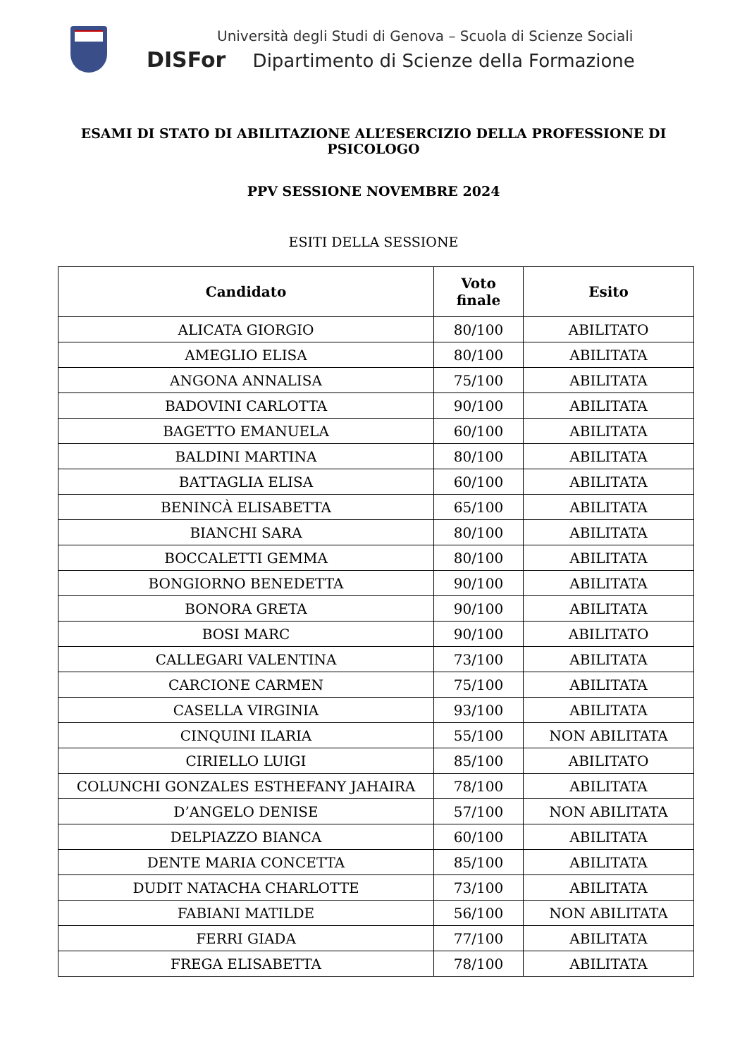Università degli Studi di Genova – Scuola di Scienze Sociali
DISFor Dipartimento di Scienze della Formazione
ESAMI DI STATO DI ABILITAZIONE ALL’ESERCIZIO DELLA PROFESSIONE DI PSICOLOGO
PPV SESSIONE NOVEMBRE 2024
ESITI DELLA SESSIONE
| Candidato | Voto finale | Esito |
| --- | --- | --- |
| ALICATA GIORGIO | 80/100 | ABILITATO |
| AMEGLIO ELISA | 80/100 | ABILITATA |
| ANGONA ANNALISA | 75/100 | ABILITATA |
| BADOVINI CARLOTTA | 90/100 | ABILITATA |
| BAGETTO EMANUELA | 60/100 | ABILITATA |
| BALDINI MARTINA | 80/100 | ABILITATA |
| BATTAGLIA ELISA | 60/100 | ABILITATA |
| BENINCÀ ELISABETTA | 65/100 | ABILITATA |
| BIANCHI SARA | 80/100 | ABILITATA |
| BOCCALETTI GEMMA | 80/100 | ABILITATA |
| BONGIORNO BENEDETTA | 90/100 | ABILITATA |
| BONORA GRETA | 90/100 | ABILITATA |
| BOSI MARC | 90/100 | ABILITATO |
| CALLEGARI VALENTINA | 73/100 | ABILITATA |
| CARCIONE CARMEN | 75/100 | ABILITATA |
| CASELLA VIRGINIA | 93/100 | ABILITATA |
| CINQUINI ILARIA | 55/100 | NON ABILITATA |
| CIRIELLO LUIGI | 85/100 | ABILITATO |
| COLUNCHI GONZALES ESTHEFANY JAHAIRA | 78/100 | ABILITATA |
| D’ANGELO DENISE | 57/100 | NON ABILITATA |
| DELPIAZZO BIANCA | 60/100 | ABILITATA |
| DENTE MARIA CONCETTA | 85/100 | ABILITATA |
| DUDIT NATACHA CHARLOTTE | 73/100 | ABILITATA |
| FABIANI MATILDE | 56/100 | NON ABILITATA |
| FERRI GIADA | 77/100 | ABILITATA |
| FREGA ELISABETTA | 78/100 | ABILITATA |